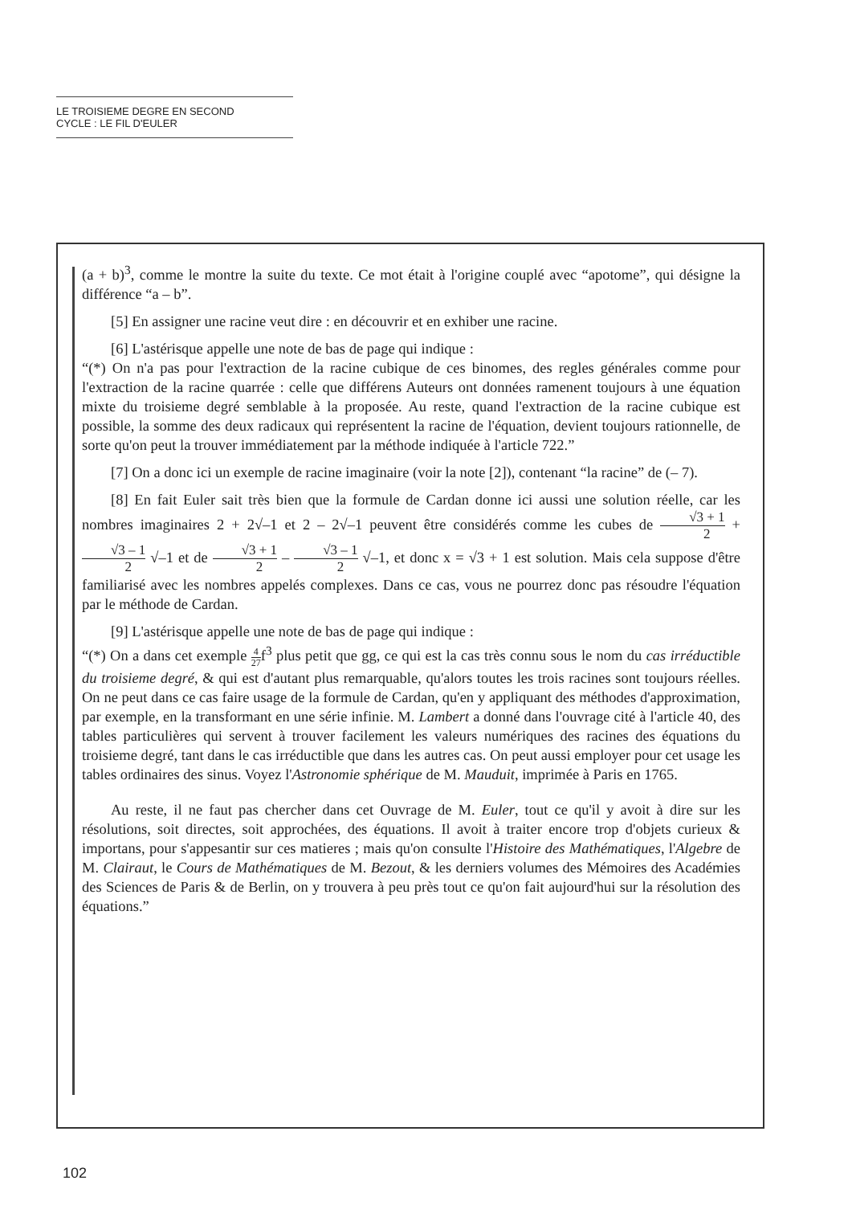LE TROISIEME DEGRE EN SECOND
CYCLE : LE FIL D'EULER
(a + b)<sup>3</sup>, comme le montre la suite du texte. Ce mot était à l'origine couplé avec “apotome”, qui désigne la différence “a – b”.
[5] En assigner une racine veut dire : en découvrir et en exhiber une racine.
[6] L'astérisque appelle une note de bas de page qui indique :
“(*) On n'a pas pour l'extraction de la racine cubique de ces binomes, des regles générales comme pour l'extraction de la racine quarrée : celle que différens Auteurs ont données ramenent toujours à une équation mixte du troisieme degré semblable à la proposée. Au reste, quand l'extraction de la racine cubique est possible, la somme des deux radicaux qui représentent la racine de l'équation, devient toujours rationnelle, de sorte qu'on peut la trouver immédiatement par la méthode indiquée à l'article 722.”
[7] On a donc ici un exemple de racine imaginaire (voir la note [2]), contenant “la racine” de (– 7).
[8] En fait Euler sait très bien que la formule de Cardan donne ici aussi une solution réelle, car les nombres imaginaires 2 + 2√–1 et 2 – 2√–1 peuvent être considérés comme les cubes de √3 + 1 2 + √3 – 1 2 √–1 et de √3 + 1 2 – √3 – 1 2 √–1, et donc x = √3 + 1 est solution. Mais cela suppose d'être familiarisé avec les nombres appelés complexes. Dans ce cas, vous ne pourrez donc pas résoudre l'équation par le méthode de Cardan.
[9] L'astérisque appelle une note de bas de page qui indique :
“(*) On a dans cet exemple 4 27f<sup>3</sup> plus petit que gg, ce qui est la cas très connu sous le nom du cas irréductible du troisieme degré, & qui est d'autant plus remarquable, qu'alors toutes les trois racines sont toujours réelles. On ne peut dans ce cas faire usage de la formule de Cardan, qu'en y appliquant des méthodes d'approximation, par exemple, en la transformant en une série infinie. M. Lambert a donné dans l'ouvrage cité à l'article 40, des tables particulières qui servent à trouver facilement les valeurs numériques des racines des équations du troisieme degré, tant dans le cas irréductible que dans les autres cas. On peut aussi employer pour cet usage les tables ordinaires des sinus. Voyez l'Astronomie sphérique de M. Mauduit, imprimée à Paris en 1765.
Au reste, il ne faut pas chercher dans cet Ouvrage de M. Euler, tout ce qu'il y avoit à dire sur les résolutions, soit directes, soit approchées, des équations. Il avoit à traiter encore trop d'objets curieux & importans, pour s'appesantir sur ces matieres ; mais qu'on consulte l'Histoire des Mathématiques, l'Algebre de M. Clairaut, le Cours de Mathématiques de M. Bezout, & les derniers volumes des Mémoires des Académies des Sciences de Paris & de Berlin, on y trouvera à peu près tout ce qu'on fait aujourd'hui sur la résolution des équations.”
102